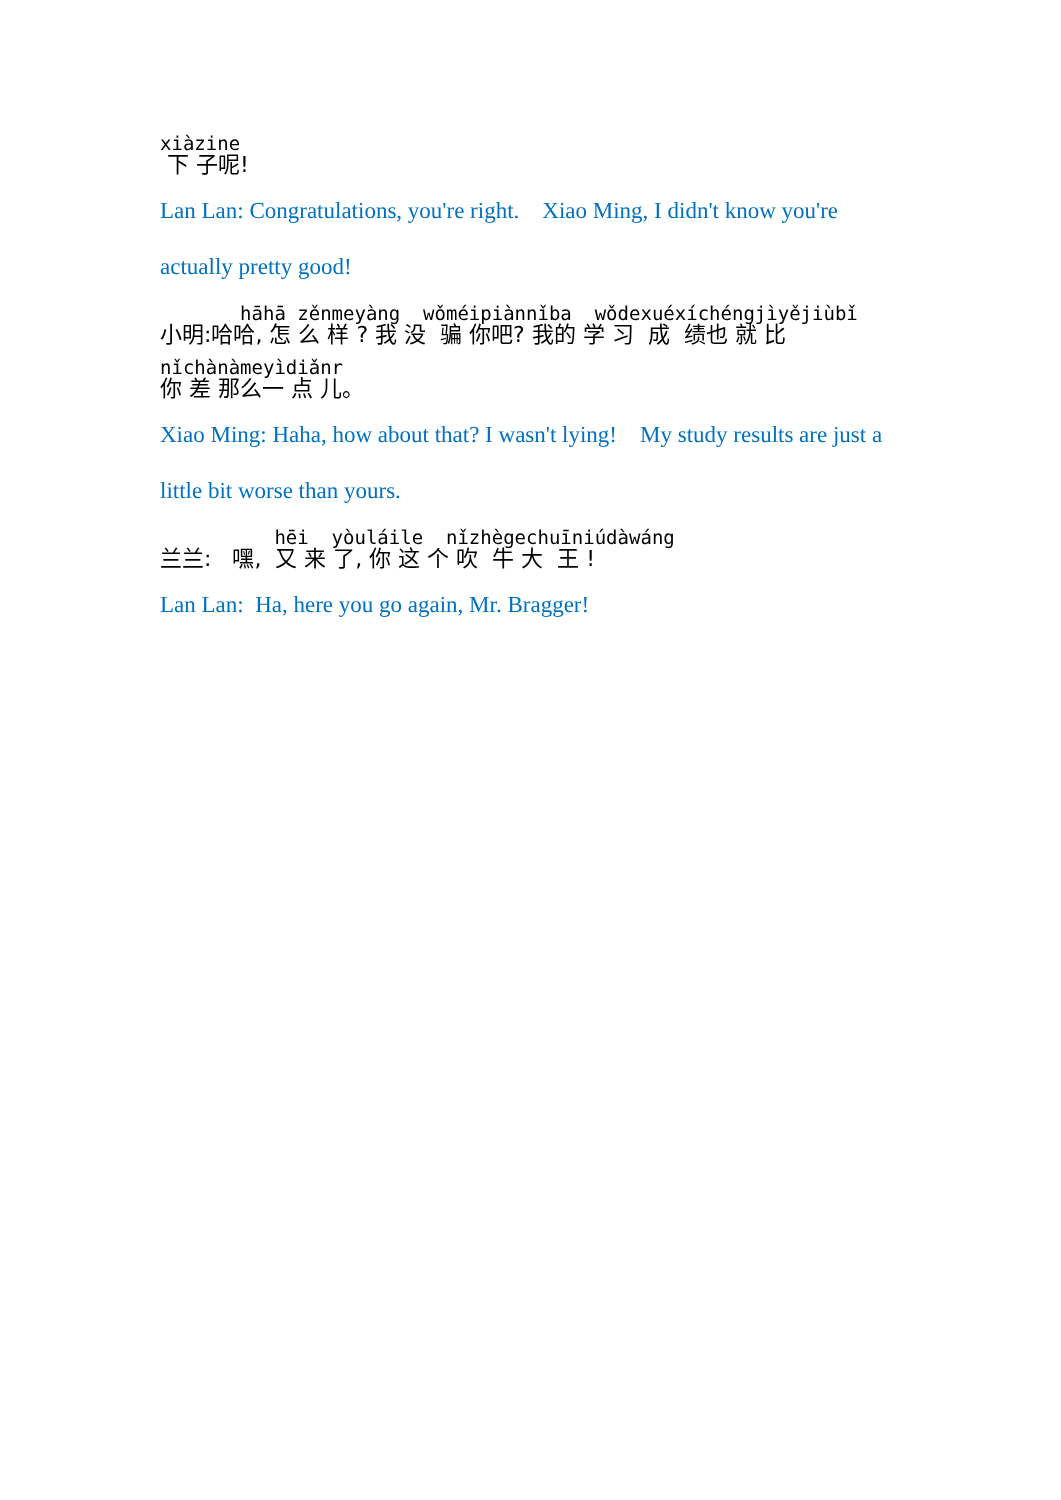xiàzine
下 子呢!
Lan Lan: Congratulations, you're right. Xiao Ming, I didn't know you're actually pretty good!
hāhā zěnmeyàng wǒméipiànnǐba wǒdexuéxíchéngjìyějiùbǐ
小明:哈哈, 怎 么 样 ? 我 没 骗 你吧? 我的 学 习 成 绩也 就 比
nǐchànàmeyìdiǎnr
你 差 那么一 点 儿。
Xiao Ming: Haha, how about that? I wasn't lying! My study results are just a little bit worse than yours.
hēi yòuláile nǐzhègechuīniúdàwáng
兰兰: 嘿, 又 来 了, 你 这 个 吹 牛 大 王 !
Lan Lan: Ha, here you go again, Mr. Bragger!